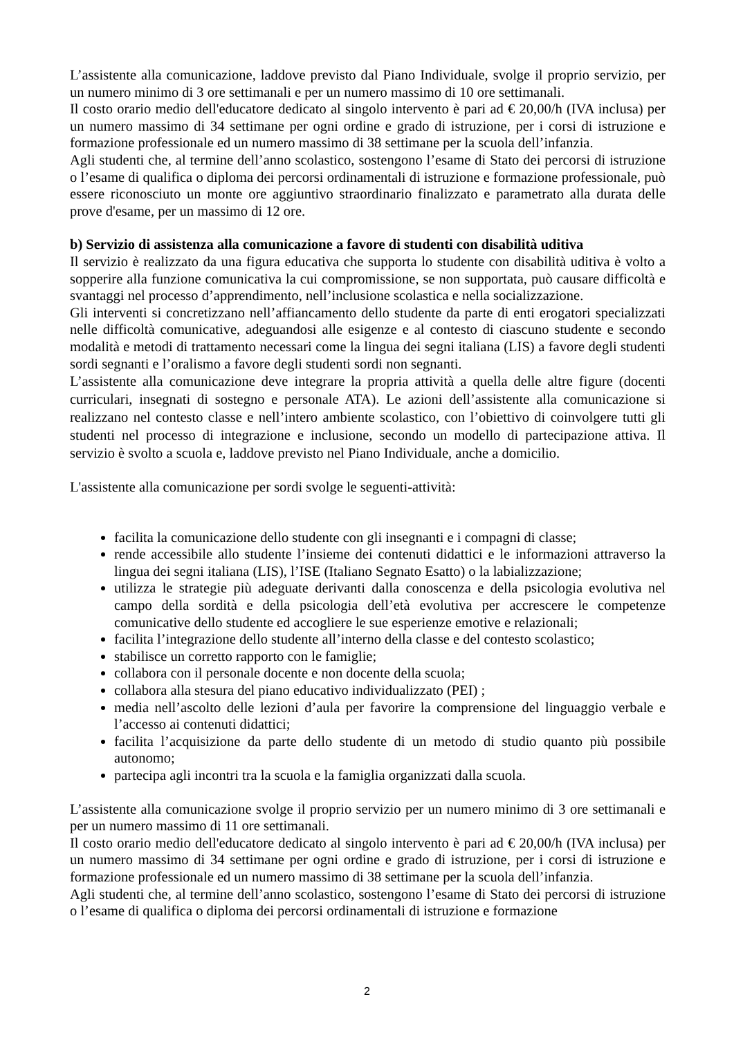L’assistente alla comunicazione, laddove previsto dal Piano Individuale, svolge il proprio servizio, per un numero minimo di 3 ore settimanali e per un numero massimo di 10 ore settimanali.
Il costo orario medio dell'educatore dedicato al singolo intervento è pari ad € 20,00/h (IVA inclusa) per un numero massimo di 34 settimane per ogni ordine e grado di istruzione, per i corsi di istruzione e formazione professionale ed un numero massimo di 38 settimane per la scuola dell’infanzia.
Agli studenti che, al termine dell’anno scolastico, sostengono l’esame di Stato dei percorsi di istruzione o l’esame di qualifica o diploma dei percorsi ordinamentali di istruzione e formazione professionale, può essere riconosciuto un monte ore aggiuntivo straordinario finalizzato e parametrato alla durata delle prove d'esame, per un massimo di 12 ore.
b) Servizio di assistenza alla comunicazione a favore di studenti con disabilità uditiva
Il servizio è realizzato da una figura educativa che supporta lo studente con disabilità uditiva è volto a sopperire alla funzione comunicativa la cui compromissione, se non supportata, può causare difficoltà e svantaggi nel processo d’apprendimento, nell’inclusione scolastica e nella socializzazione.
Gli interventi si concretizzano nell’affiancamento dello studente da parte di enti erogatori specializzati nelle difficoltà comunicative, adeguandosi alle esigenze e al contesto di ciascuno studente e secondo modalità e metodi di trattamento necessari come la lingua dei segni italiana (LIS) a favore degli studenti sordi segnanti e l’oralismo a favore degli studenti sordi non segnanti.
L’assistente alla comunicazione deve integrare la propria attività a quella delle altre figure (docenti curriculari, insegnati di sostegno e personale ATA). Le azioni dell’assistente alla comunicazione si realizzano nel contesto classe e nell’intero ambiente scolastico, con l’obiettivo di coinvolgere tutti gli studenti nel processo di integrazione e inclusione, secondo un modello di partecipazione attiva. Il servizio è svolto a scuola e, laddove previsto nel Piano Individuale, anche a domicilio.
L'assistente alla comunicazione per sordi svolge le seguenti-attività:
facilita la comunicazione dello studente con gli insegnanti e i compagni di classe;
rende accessibile allo studente l’insieme dei contenuti didattici e le informazioni attraverso la lingua dei segni italiana (LIS), l’ISE (Italiano Segnato Esatto) o la labializzazione;
utilizza le strategie più adeguate derivanti dalla conoscenza e della psicologia evolutiva nel campo della sordità e della psicologia dell’età evolutiva per accrescere le competenze comunicative dello studente ed accogliere le sue esperienze emotive e relazionali;
facilita l’integrazione dello studente all’interno della classe e del contesto scolastico;
stabilisce un corretto rapporto con le famiglie;
collabora con il personale docente e non docente della scuola;
collabora alla stesura del piano educativo individualizzato (PEI) ;
media nell’ascolto delle lezioni d’aula per favorire la comprensione del linguaggio verbale e l’accesso ai contenuti didattici;
facilita l’acquisizione da parte dello studente di un metodo di studio quanto più possibile autonomo;
partecipa agli incontri tra la scuola e la famiglia organizzati dalla scuola.
L’assistente alla comunicazione svolge il proprio servizio per un numero minimo di 3 ore settimanali e per un numero massimo di 11 ore settimanali.
Il costo orario medio dell'educatore dedicato al singolo intervento è pari ad € 20,00/h (IVA inclusa) per un numero massimo di 34 settimane per ogni ordine e grado di istruzione, per i corsi di istruzione e formazione professionale ed un numero massimo di 38 settimane per la scuola dell’infanzia.
Agli studenti che, al termine dell’anno scolastico, sostengono l’esame di Stato dei percorsi di istruzione o l’esame di qualifica o diploma dei percorsi ordinamentali di istruzione e formazione
2